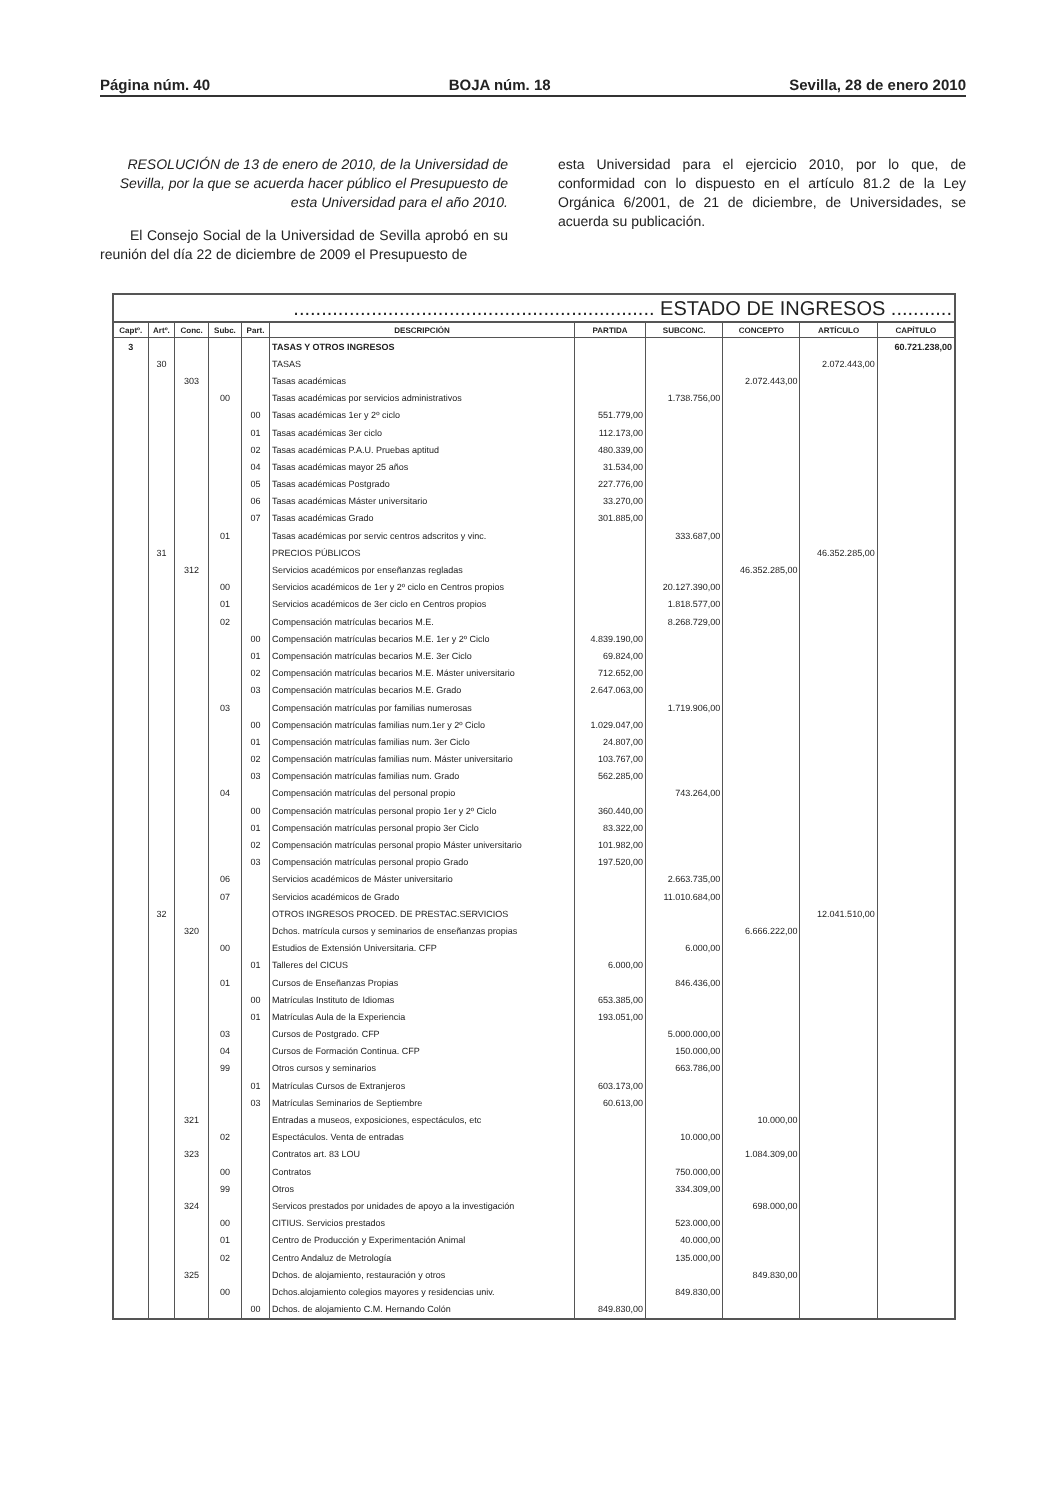Página núm. 40 BOJA núm. 18 Sevilla, 28 de enero 2010
RESOLUCIÓN de 13 de enero de 2010, de la Universidad de Sevilla, por la que se acuerda hacer público el Presupuesto de esta Universidad para el año 2010.
El Consejo Social de la Universidad de Sevilla aprobó en su reunión del día 22 de diciembre de 2009 el Presupuesto de
esta Universidad para el ejercicio 2010, por lo que, de conformidad con lo dispuesto en el artículo 81.2 de la Ley Orgánica 6/2001, de 21 de diciembre, de Universidades, se acuerda su publicación.
| ................................................................. ESTADO DE INGRESOS ........... | | | | | | | | | | |
| Captº. | Artº. | Conc. | Subc. | Part. | DESCRIPCIÓN | PARTIDA | SUBCONC. | CONCEPTO | ARTÍCULO | CAPÍTULO |
| 3 | | | | | TASAS Y OTROS INGRESOS | | | | | 60.721.238,00 |
| | 30 | | | | TASAS | | | | 2.072.443,00 | |
| | | 303 | | | Tasas académicas | | | 2.072.443,00 | | |
| | | | 00 | | Tasas académicas por servicios administrativos | | 1.738.756,00 | | | |
| | | | | 00 | Tasas académicas 1er y 2º ciclo | 551.779,00 | | | | |
| | | | | 01 | Tasas académicas 3er ciclo | 112.173,00 | | | | |
| | | | | 02 | Tasas académicas P.A.U. Pruebas aptitud | 480.339,00 | | | | |
| | | | | 04 | Tasas académicas mayor 25 años | 31.534,00 | | | | |
| | | | | 05 | Tasas académicas Postgrado | 227.776,00 | | | | |
| | | | | 06 | Tasas académicas Máster universitario | 33.270,00 | | | | |
| | | | | 07 | Tasas académicas Grado | 301.885,00 | | | | |
| | | | 01 | | Tasas académicas por servic centros adscritos y vinc. | | 333.687,00 | | | |
| | 31 | | | | PRECIOS PÚBLICOS | | | | 46.352.285,00 | |
| | | 312 | | | Servicios académicos por enseñanzas regladas | | | 46.352.285,00 | | |
| | | | 00 | | Servicios académicos de 1er y 2º ciclo en Centros propios | | 20.127.390,00 | | | |
| | | | 01 | | Servicios académicos de 3er ciclo en Centros propios | | 1.818.577,00 | | | |
| | | | 02 | | Compensación matrículas becarios M.E. | | 8.268.729,00 | | | |
| | | | | 00 | Compensación matrículas becarios M.E. 1er y 2º Ciclo | 4.839.190,00 | | | | |
| | | | | 01 | Compensación matrículas becarios M.E. 3er Ciclo | 69.824,00 | | | | |
| | | | | 02 | Compensación matrículas becarios M.E. Máster universitario | 712.652,00 | | | | |
| | | | | 03 | Compensación matrículas becarios M.E. Grado | 2.647.063,00 | | | | |
| | | | 03 | | Compensación matrículas por familias numerosas | | 1.719.906,00 | | | |
| | | | | 00 | Compensación matrículas familias num.1er y 2º Ciclo | 1.029.047,00 | | | | |
| | | | | 01 | Compensación matrículas familias num. 3er Ciclo | 24.807,00 | | | | |
| | | | | 02 | Compensación matrículas familias num. Máster universitario | 103.767,00 | | | | |
| | | | | 03 | Compensación matrículas familias num. Grado | 562.285,00 | | | | |
| | | | 04 | | Compensación matrículas del personal propio | | 743.264,00 | | | |
| | | | | 00 | Compensación matrículas personal propio 1er y 2º Ciclo | 360.440,00 | | | | |
| | | | | 01 | Compensación matrículas personal propio 3er Ciclo | 83.322,00 | | | | |
| | | | | 02 | Compensación matrículas personal propio Máster universitario | 101.982,00 | | | | |
| | | | | 03 | Compensación matrículas personal propio Grado | 197.520,00 | | | | |
| | | | 06 | | Servicios académicos de Máster universitario | | 2.663.735,00 | | | |
| | | | 07 | | Servicios académicos de Grado | | 11.010.684,00 | | | |
| | 32 | | | | OTROS INGRESOS PROCED. DE PRESTAC.SERVICIOS | | | | 12.041.510,00 | |
| | | 320 | | | Dchos. matrícula cursos y seminarios de enseñanzas propias | | | 6.666.222,00 | | |
| | | | 00 | | Estudios de Extensión Universitaria. CFP | | 6.000,00 | | | |
| | | | | 01 | Talleres del CICUS | 6.000,00 | | | | |
| | | | 01 | | Cursos de Enseñanzas Propias | | 846.436,00 | | | |
| | | | | 00 | Matrículas Instituto de Idiomas | 653.385,00 | | | | |
| | | | | 01 | Matrículas Aula de la Experiencia | 193.051,00 | | | | |
| | | | 03 | | Cursos de Postgrado. CFP | | 5.000.000,00 | | | |
| | | | 04 | | Cursos de Formación Continua. CFP | | 150.000,00 | | | |
| | | | 99 | | Otros cursos y seminarios | | 663.786,00 | | | |
| | | | | 01 | Matrículas Cursos de Extranjeros | 603.173,00 | | | | |
| | | | | 03 | Matrículas Seminarios de Septiembre | 60.613,00 | | | | |
| | | 321 | | | Entradas a museos, exposiciones, espectáculos, etc | | | 10.000,00 | | |
| | | | 02 | | Espectáculos. Venta de entradas | | 10.000,00 | | | |
| | | 323 | | | Contratos art. 83 LOU | | | 1.084.309,00 | | |
| | | | 00 | | Contratos | | 750.000,00 | | | |
| | | | 99 | | Otros | | 334.309,00 | | | |
| | | 324 | | | Servicos prestados por unidades de apoyo a la investigación | | | 698.000,00 | | |
| | | | 00 | | CITIUS. Servicios prestados | | 523.000,00 | | | |
| | | | 01 | | Centro de Producción y Experimentación Animal | | 40.000,00 | | | |
| | | | 02 | | Centro Andaluz de Metrología | | 135.000,00 | | | |
| | | 325 | | | Dchos. de alojamiento, restauración y otros | | | 849.830,00 | | |
| | | | 00 | | Dchos.alojamiento colegios mayores y residencias univ. | | 849.830,00 | | | |
| | | | | 00 | Dchos. de alojamiento C.M. Hernando Colón | 849.830,00 | | | | |